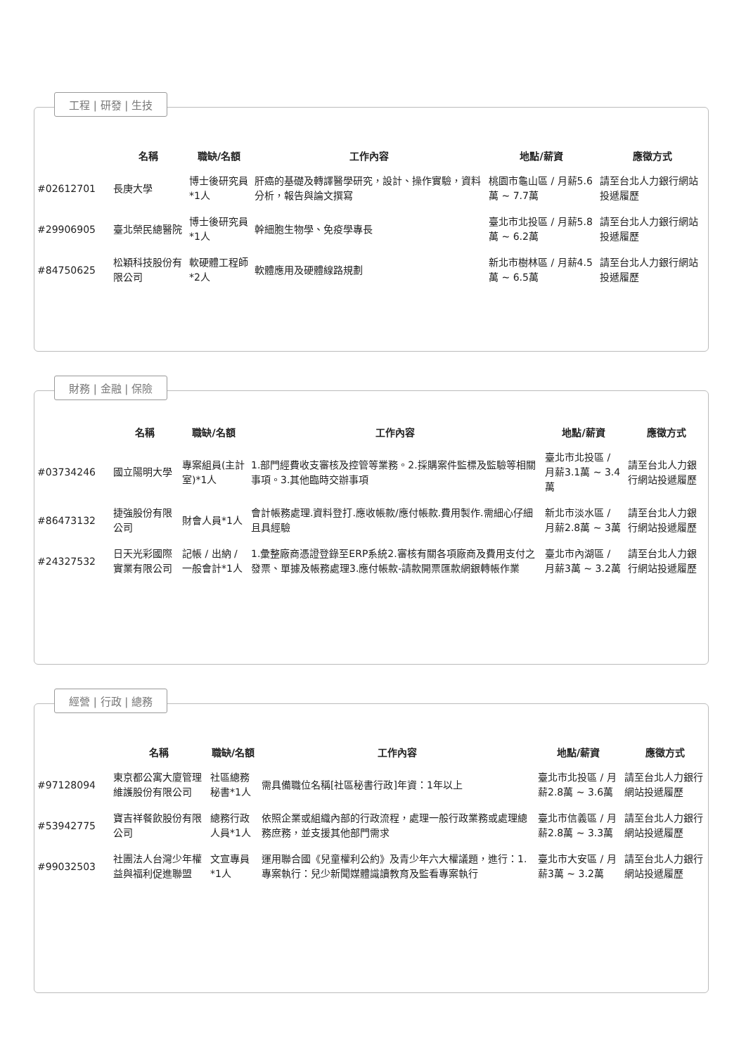工程 | 研發 | 生技
| | 名稱 | 職缺/名額 | 工作內容 | 地點/薪資 | 應徵方式 |
| --- | --- | --- | --- | --- | --- |
| #02612701 | 長庚大學 | 博士後研究員*1人 | 肝癌的基礎及轉譯醫學研究，設計、操作實驗，資料分析，報告與論文撰寫 | 桃園市龜山區 / 月薪5.6萬 ~ 7.7萬 | 請至台北人力銀行網站投遞履歷 |
| #29906905 | 臺北榮民總醫院 | 博士後研究員*1人 | 幹細胞生物學、免疫學專長 | 臺北市北投區 / 月薪5.8萬 ~ 6.2萬 | 請至台北人力銀行網站投遞履歷 |
| #84750625 | 松穎科技股份有限公司 | 軟硬體工程師*2人 | 軟體應用及硬體線路規劃 | 新北市樹林區 / 月薪4.5萬 ~ 6.5萬 | 請至台北人力銀行網站投遞履歷 |
財務 | 金融 | 保險
| | 名稱 | 職缺/名額 | 工作內容 | 地點/薪資 | 應徵方式 |
| --- | --- | --- | --- | --- | --- |
| #03734246 | 國立陽明大學 | 專案組員(主計室)*1人 | 1.部門經費收支審核及控管等業務。2.採購案件監標及監驗等相關事項。3.其他臨時交辦事項 | 臺北市北投區 / 月薪3.1萬 ~ 3.4萬 | 請至台北人力銀行網站投遞履歷 |
| #86473132 | 捷強股份有限公司 | 財會人員*1人 | 會計帳務處理.資料登打.應收帳款/應付帳款.費用製作.需細心仔細且具經驗 | 新北市淡水區 / 月薪2.8萬 ~ 3萬 | 請至台北人力銀行網站投遞履歷 |
| #24327532 | 日天光彩國際實業有限公司 | 記帳 / 出納 / 一般會計*1人 | 1.彙整廠商憑證登錄至ERP系統2.審核有關各項廠商及費用支付之發票、單據及帳務處理3.應付帳款-請款開票匯款網銀轉帳作業 | 臺北市內湖區 / 月薪3萬 ~ 3.2萬 | 請至台北人力銀行網站投遞履歷 |
經營 | 行政 | 總務
| | 名稱 | 職缺/名額 | 工作內容 | 地點/薪資 | 應徵方式 |
| --- | --- | --- | --- | --- | --- |
| #97128094 | 東京都公寓大廈管理維護股份有限公司 | 社區總務秘書*1人 | 需具備職位名稱[社區秘書行政]年資：1年以上 | 臺北市北投區 / 月薪2.8萬 ~ 3.6萬 | 請至台北人力銀行網站投遞履歷 |
| #53942775 | 寶吉祥餐飲股份有限公司 | 總務行政人員*1人 | 依照企業或組織內部的行政流程，處理一般行政業務或處理總務庶務，並支援其他部門需求 | 臺北市信義區 / 月薪2.8萬 ~ 3.3萬 | 請至台北人力銀行網站投遞履歷 |
| #99032503 | 社團法人台灣少年權益與福利促進聯盟 | 文宣專員*1人 | 運用聯合國《兒童權利公約》及青少年六大權議題，進行：1.專案執行：兒少新聞媒體識讀教育及監看專案執行 | 臺北市大安區 / 月薪3萬 ~ 3.2萬 | 請至台北人力銀行網站投遞履歷 |